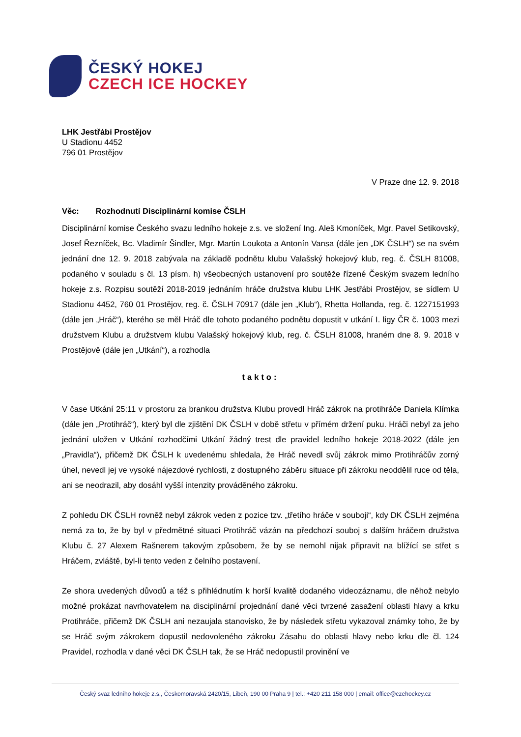ČESKÝ HOKEJ
CZECH ICE HOCKEY
LHK Jestřábi Prostějov
U Stadionu 4452
796 01 Prostějov
V Praze dne 12. 9. 2018
Věc: Rozhodnutí Disciplinární komise ČSLH
Disciplinární komise Českého svazu ledního hokeje z.s. ve složení Ing. Aleš Kmoníček, Mgr. Pavel Setikovský, Josef Řezníček, Bc. Vladimír Šindler, Mgr. Martin Loukota a Antonín Vansa (dále jen „DK ČSLH“) se na svém jednání dne 12. 9. 2018 zabývala na základě podnětu klubu Valašský hokejový klub, reg. č. ČSLH 81008, podaného v souladu s čl. 13 písm. h) všeobecných ustanovení pro soutěže řízené Českým svazem ledního hokeje z.s. Rozpisu soutěží 2018-2019 jednáním hráče družstva klubu LHK Jestřábi Prostějov, se sídlem U Stadionu 4452, 760 01 Prostějov, reg. č. ČSLH 70917 (dále jen „Klub“), Rhetta Hollanda, reg. č. 1227151993 (dále jen „Hráč“), kterého se měl Hráč dle tohoto podaného podnětu dopustit v utkání I. ligy ČR č. 1003 mezi družstvem Klubu a družstvem klubu Valašský hokejový klub, reg. č. ČSLH 81008, hraném dne 8. 9. 2018 v Prostějově (dále jen „Utkání“), a rozhodla
takto:
V čase Utkání 25:11 v prostoru za brankou družstva Klubu provedl Hráč zákrok na protihráče Daniela Klímka (dále jen „Protihráč“), který byl dle zjištění DK ČSLH v době střetu v přímém držení puku. Hráči nebyl za jeho jednání uložen v Utkání rozhodčími Utkání žádný trest dle pravidel ledního hokeje 2018-2022 (dále jen „Pravidla“), přičemž DK ČSLH k uvedenému shledala, že Hráč nevedl svůj zákrok mimo Protihráčův zorný úhel, nevedl jej ve vysoké nájezdové rychlosti, z dostupného záběru situace při zákroku neoddělil ruce od těla, ani se neodrazil, aby dosáhl vyšší intenzity prováděného zákroku.
Z pohledu DK ČSLH rovněž nebyl zákrok veden z pozice tzv. „třetího hráče v souboji“, kdy DK ČSLH zejména nemá za to, že by byl v předmětné situaci Protihráč vázán na předchozí souboj s dalším hráčem družstva Klubu č. 27 Alexem Rašnerem takovým způsobem, že by se nemohl nijak připravit na blížící se střet s Hráčem, zvláště, byl-li tento veden z čelního postavení.
Ze shora uvedených důvodů a též s přihlédnutím k horší kvalitě dodaného videozáznamu, dle něhož nebylo možné prokázat navrhovatelem na disciplinární projednání dané věci tvrzené zasažení oblasti hlavy a krku Protihráče, přičemž DK ČSLH ani nezaujala stanovisko, že by následek střetu vykazoval známky toho, že by se Hráč svým zákrokem dopustil nedovoleného zákroku Zásahu do oblasti hlavy nebo krku dle čl. 124 Pravidel, rozhodla v dané věci DK ČSLH tak, že se Hráč nedopustil provinění ve
Český svaz ledního hokeje z.s., Českomoravská 2420/15, Libeň, 190 00 Praha 9 | tel.: +420 211 158 000 | email: office@czehockey.cz